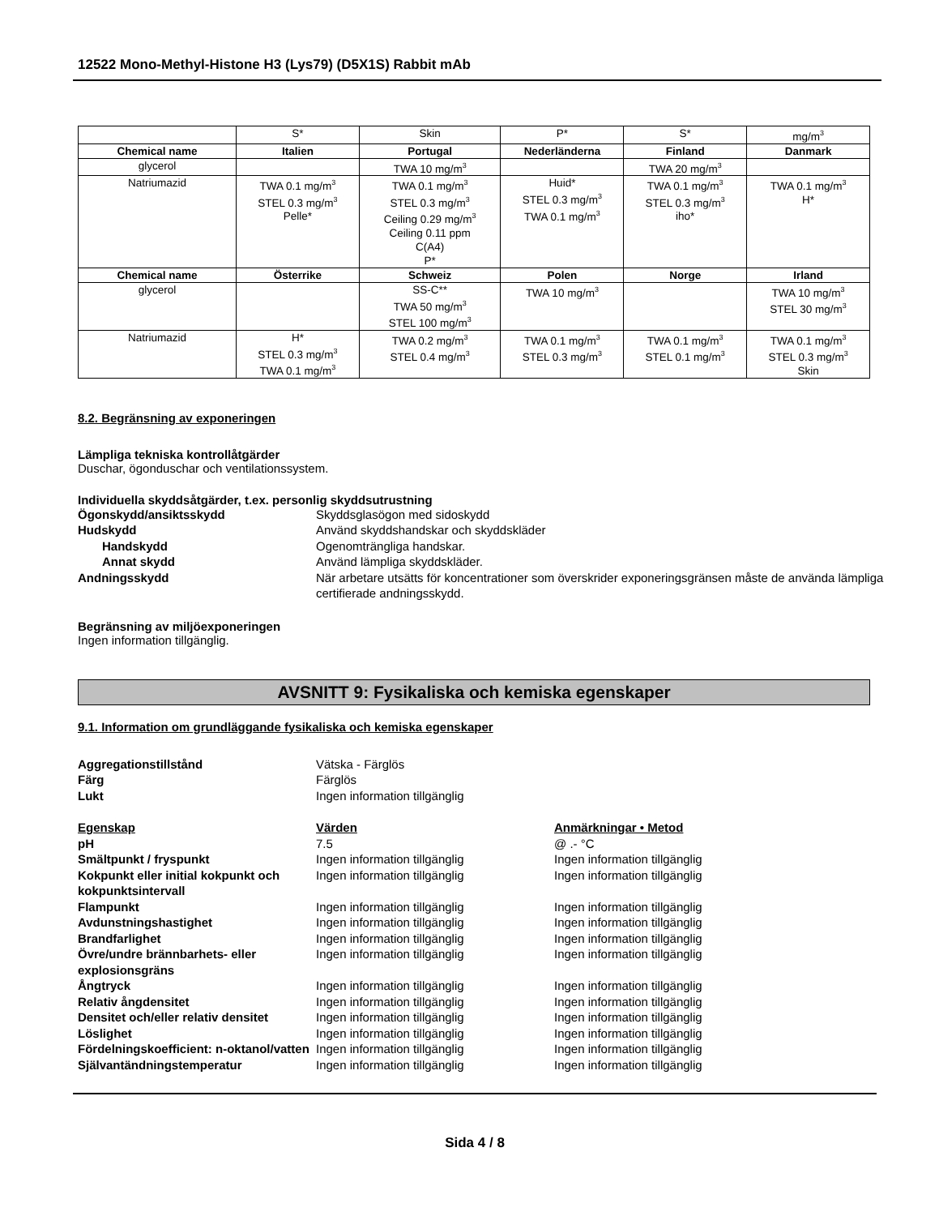12522 Mono-Methyl-Histone H3 (Lys79) (D5X1S) Rabbit mAb
| | S* | Skin | P* | S* | mg/m<sup>3</sup> |
| Chemical name | Italien | Portugal | Nederländerna | Finland | Danmark |
| glycerol | | TWA 10 mg/m<sup>3</sup> | | TWA 20 mg/m<sup>3</sup> | |
| Natriumazid | TWA 0.1 mg/m<sup>3</sup> STEL 0.3 mg/m<sup>3</sup> Pelle* | TWA 0.1 mg/m<sup>3</sup> STEL 0.3 mg/m<sup>3</sup> Ceiling 0.29 mg/m<sup>3</sup> Ceiling 0.11 ppm C(A4) P* | Huid* STEL 0.3 mg/m<sup>3</sup> TWA 0.1 mg/m<sup>3</sup> | TWA 0.1 mg/m<sup>3</sup> STEL 0.3 mg/m<sup>3</sup> iho* | TWA 0.1 mg/m<sup>3</sup> H* |
| Chemical name | Österrike | Schweiz | Polen | Norge | Irland |
| glycerol | | SS-C** TWA 50 mg/m<sup>3</sup> STEL 100 mg/m<sup>3</sup> | TWA 10 mg/m<sup>3</sup> | | TWA 10 mg/m<sup>3</sup> STEL 30 mg/m<sup>3</sup> |
| Natriumazid | H* STEL 0.3 mg/m<sup>3</sup> TWA 0.1 mg/m<sup>3</sup> | TWA 0.2 mg/m<sup>3</sup> STEL 0.4 mg/m<sup>3</sup> | TWA 0.1 mg/m<sup>3</sup> STEL 0.3 mg/m<sup>3</sup> | TWA 0.1 mg/m<sup>3</sup> STEL 0.1 mg/m<sup>3</sup> | TWA 0.1 mg/m<sup>3</sup> STEL 0.3 mg/m<sup>3</sup> Skin |
8.2. Begränsning av exponeringen
Lämpliga tekniska kontrollåtgärder
Duschar, ögonduschar och ventilationssystem.
Individuella skyddsåtgärder, t.ex. personlig skyddsutrustning
Ögonskydd/ansiktsskydd Skyddsglasögon med sidoskydd Hudskydd Använd skyddshandskar och skyddskläder Handskydd Ogenomträngliga handskar. Annat skydd Använd lämpliga skyddskläder. Andningsskydd När arbetare utsätts för koncentrationer som överskrider exponeringsgränsen måste de använda lämpliga certifierade andningsskydd.
Begränsning av miljöexponeringen
Ingen information tillgänglig.
AVSNITT 9: Fysikaliska och kemiska egenskaper
9.1. Information om grundläggande fysikaliska och kemiska egenskaper
Aggregationstillstånd Vätska - Färglös Färg Färglös Lukt Ingen information tillgänglig
Egenskap Värden Anmärkningar • Metod pH 7.5 @ .- °C Smältpunkt / fryspunkt Ingen information tillgänglig Ingen information tillgänglig Kokpunkt eller initial kokpunkt och kokpunktsintervall Ingen information tillgänglig Ingen information tillgänglig Flampunkt Ingen information tillgänglig Ingen information tillgänglig Avdunstningshastighet Ingen information tillgänglig Ingen information tillgänglig Brandfarlighet Ingen information tillgänglig Ingen information tillgänglig Övre/undre brännbarhets- eller explosionsgräns Ingen information tillgänglig Ingen information tillgänglig Ångtryck Ingen information tillgänglig Ingen information tillgänglig Relativ ångdensitet Ingen information tillgänglig Ingen information tillgänglig Densitet och/eller relativ densitet Ingen information tillgänglig Ingen information tillgänglig Löslighet Ingen information tillgänglig Ingen information tillgänglig Fördelningskoefficient: n-oktanol/vatten Ingen information tillgänglig Ingen information tillgänglig Självantändningstemperatur Ingen information tillgänglig Ingen information tillgänglig
Sida 4 / 8